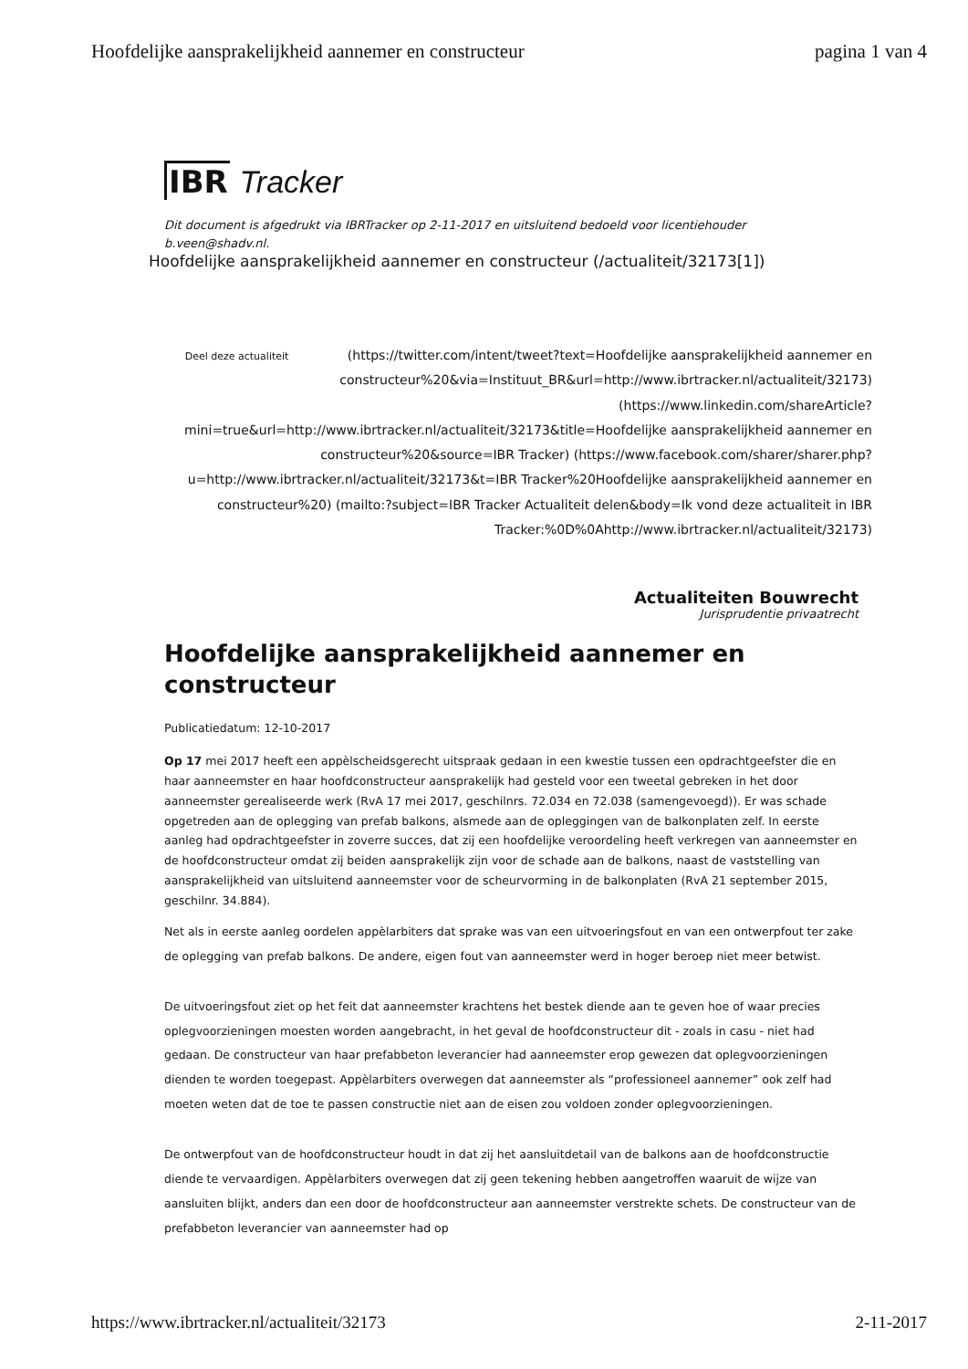Hoofdelijke aansprakelijkheid aannemer en constructeur pagina 1 van 4
IBR Tracker
Dit document is afgedrukt via IBRTracker op 2-11-2017 en uitsluitend bedoeld voor licentiehouder b.veen@shadv.nl.
Hoofdelijke aansprakelijkheid aannemer en constructeur (/actualiteit/32173[1])
Deel deze actualiteit (https://twitter.com/intent/tweet?text=Hoofdelijke aansprakelijkheid aannemer en constructeur%20&via=Instituut_BR&url=http://www.ibrtracker.nl/actualiteit/32173) (https://www.linkedin.com/shareArticle?mini=true&url=http://www.ibrtracker.nl/actualiteit/32173&title=Hoofdelijke aansprakelijkheid aannemer en constructeur%20&source=IBR Tracker) (https://www.facebook.com/sharer/sharer.php?u=http://www.ibrtracker.nl/actualiteit/32173&t=IBR Tracker%20Hoofdelijke aansprakelijkheid aannemer en constructeur%20) (mailto:?subject=IBR Tracker Actualiteit delen&body=Ik vond deze actualiteit in IBR Tracker:%0D%0Ahttp://www.ibrtracker.nl/actualiteit/32173)
Actualiteiten Bouwrecht
Jurisprudentie privaatrecht
Hoofdelijke aansprakelijkheid aannemer en constructeur
Publicatiedatum: 12-10-2017
Op 17 mei 2017 heeft een appèlscheidsgerecht uitspraak gedaan in een kwestie tussen een opdrachtgeefster die en haar aanneemster en haar hoofdconstructeur aansprakelijk had gesteld voor een tweetal gebreken in het door aanneemster gerealiseerde werk (RvA 17 mei 2017, geschilnrs. 72.034 en 72.038 (samengevoegd)). Er was schade opgetreden aan de oplegging van prefab balkons, alsmede aan de opleggingen van de balkonplaten zelf. In eerste aanleg had opdrachtgeefster in zoverre succes, dat zij een hoofdelijke veroordeling heeft verkregen van aanneemster en de hoofdconstructeur omdat zij beiden aansprakelijk zijn voor de schade aan de balkons, naast de vaststelling van aansprakelijkheid van uitsluitend aanneemster voor de scheurvorming in de balkonplaten (RvA 21 september 2015, geschilnr. 34.884).
Net als in eerste aanleg oordelen appèlarbiters dat sprake was van een uitvoeringsfout en van een ontwerpfout ter zake de oplegging van prefab balkons. De andere, eigen fout van aanneemster werd in hoger beroep niet meer betwist.
De uitvoeringsfout ziet op het feit dat aanneemster krachtens het bestek diende aan te geven hoe of waar precies oplegvoorzieningen moesten worden aangebracht, in het geval de hoofdconstructeur dit - zoals in casu - niet had gedaan. De constructeur van haar prefabbeton leverancier had aanneemster erop gewezen dat oplegvoorzieningen dienden te worden toegepast. Appèlarbiters overwegen dat aanneemster als “professioneel aannemer” ook zelf had moeten weten dat de toe te passen constructie niet aan de eisen zou voldoen zonder oplegvoorzieningen.
De ontwerpfout van de hoofdconstructeur houdt in dat zij het aansluitdetail van de balkons aan de hoofdconstructie diende te vervaardigen. Appèlarbiters overwegen dat zij geen tekening hebben aangetroffen waaruit de wijze van aansluiten blijkt, anders dan een door de hoofdconstructeur aan aanneemster verstrekte schets. De constructeur van de prefabbeton leverancier van aanneemster had op
https://www.ibrtracker.nl/actualiteit/32173 2-11-2017